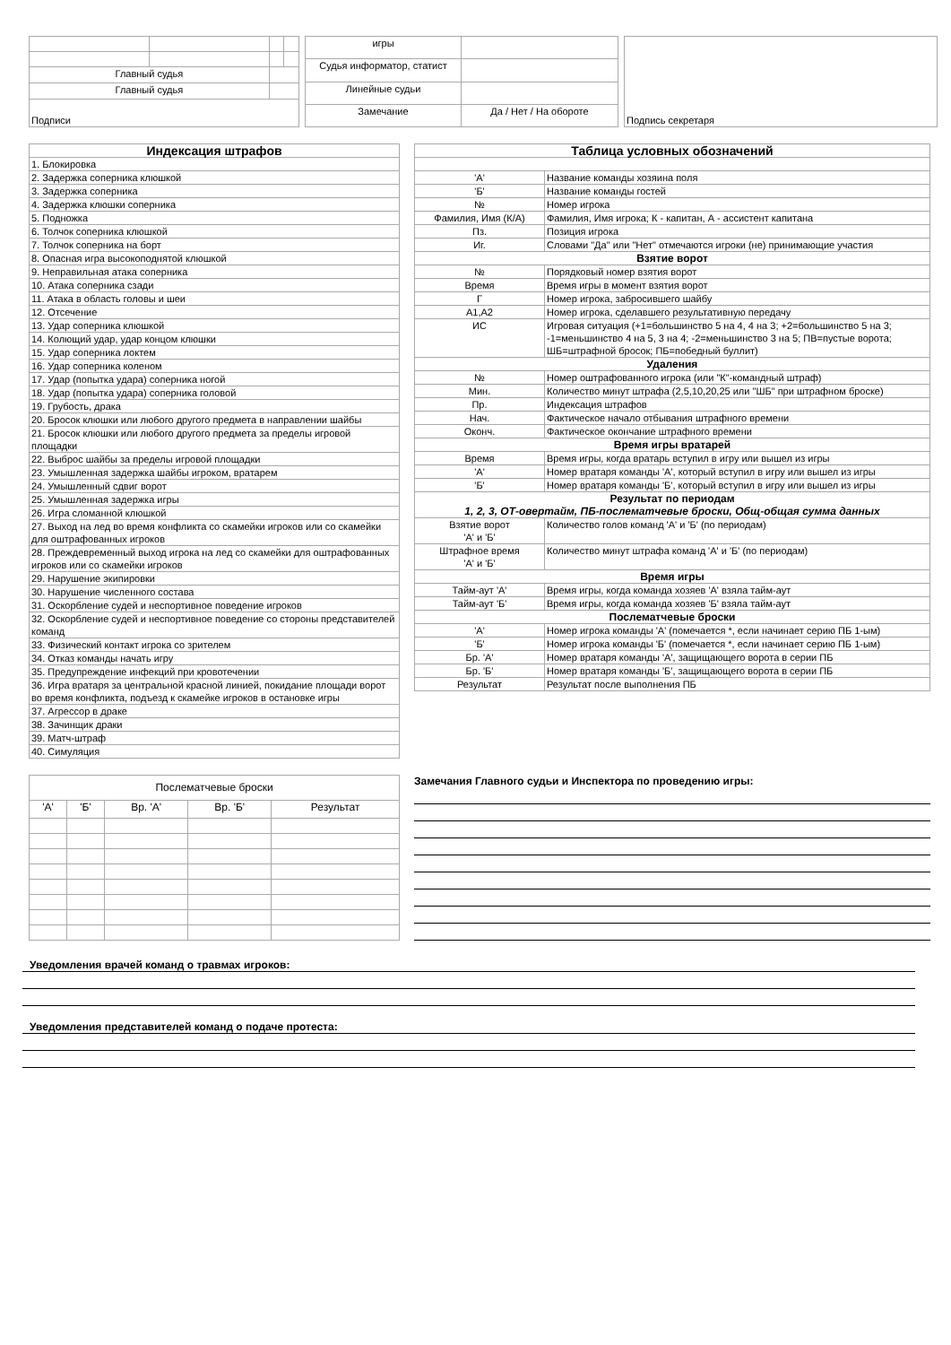| Главный судья | | | |
| Главный судья | | | |
| Подписи | | | |
| игры | |
| Судья информатор, статист | |
| Линейные судьи | |
| Замечание | Да / Нет / На обороте |
| Подпись секретаря |
| Индексация штрафов |
| 1. Блокировка |
| 2. Задержка соперника клюшкой |
| 3. Задержка соперника |
| 4. Задержка клюшки соперника |
| 5. Подножка |
| 6. Толчок соперника клюшкой |
| 7. Толчок соперника на борт |
| 8. Опасная игра высокоподнятой клюшкой |
| 9. Неправильная атака соперника |
| 10. Атака соперника сзади |
| 11. Атака в область головы и шеи |
| 12. Отсечение |
| 13. Удар соперника клюшкой |
| 14. Колющий удар, удар концом клюшки |
| 15. Удар соперника локтем |
| 16. Удар соперника коленом |
| 17. Удар (попытка удара) соперника ногой |
| 18. Удар (попытка удара) соперника головой |
| 19. Грубость, драка |
| 20. Бросок клюшки или любого другого предмета в направлении шайбы |
| 21. Бросок клюшки или любого другого предмета за пределы игровой площадки |
| 22. Выброс шайбы за пределы игровой площадки |
| 23. Умышленная задержка шайбы игроком, вратарем |
| 24. Умышленный сдвиг ворот |
| 25. Умышленная задержка игры |
| 26. Игра сломанной клюшкой |
| 27. Выход на лед во время конфликта со скамейки игроков или со скамейки для оштрафованных игроков |
| 28. Преждевременный выход игрока на лед со скамейки для оштрафованных игроков или со скамейки игроков |
| 29. Нарушение экипировки |
| 30. Нарушение численного состава |
| 31. Оскорбление судей и неспортивное поведение игроков |
| 32. Оскорбление судей и неспортивное поведение со стороны представителей команд |
| 33. Физический контакт игрока со зрителем |
| 34. Отказ команды начать игру |
| 35. Предупреждение инфекций при кровотечении |
| 36. Игра вратаря за центральной красной линией, покидание площади ворот во время конфликта, подъезд к скамейке игроков в остановке игры |
| 37. Агрессор в драке |
| 38. Зачинщик драки |
| 39. Матч-штраф |
| 40. Симуляция |
| Таблица условных обозначений | |
| 'А' | Название команды хозяина поля |
| 'Б' | Название команды гостей |
| № | Номер игрока |
| Фамилия, Имя (К/А) | Фамилия, Имя игрока; К - капитан, А - ассистент капитана |
| Пз. | Позиция игрока |
| Иг. | Словами "Да" или "Нет" отмечаются игроки (не) принимающие участия |
| Взятие ворот | |
| № | Порядковый номер взятия ворот |
| Время | Время игры в момент взятия ворот |
| Г | Номер игрока, забросившего шайбу |
| А1,А2 | Номер игрока, сделавшего результативную передачу |
| ИС | Игровая ситуация (+1=большинство 5 на 4, 4 на 3; +2=большинство 5 на 3; -1=меньшинство 4 на 5, 3 на 4; -2=меньшинство 3 на 5; ПВ=пустые ворота; ШБ=штрафной бросок; ПБ=победный буллит) |
| Удаления | |
| № | Номер оштрафованного игрока (или "К"-командный штраф) |
| Мин. | Количество минут штрафа (2,5,10,20,25 или "ШБ" при штрафном броске) |
| Пр. | Индексация штрафов |
| Нач. | Фактическое начало отбывания штрафного времени |
| Оконч. | Фактическое окончание штрафного времени |
| Время игры вратарей | |
| Время | Время игры, когда вратарь вступил в игру или вышел из игры |
| 'А' | Номер вратаря команды 'А', который вступил в игру или вышел из игры |
| 'Б' | Номер вратаря команды 'Б', который вступил в игру или вышел из игры |
| Результат по периодам 1, 2, 3, ОТ-овертайм, ПБ-послематчевые броски, Общ-общая сумма данных | |
| Взятие ворот 'А' и 'Б' | Количество голов команд 'А' и 'Б' (по периодам) |
| Штрафное время 'А' и 'Б' | Количество минут штрафа команд 'А' и 'Б' (по периодам) |
| Время игры | |
| Тайм-аут 'А' | Время игры, когда команда хозяев 'А' взяла тайм-аут |
| Тайм-аут 'Б' | Время игры, когда команда хозяев 'Б' взяла тайм-аут |
| Послематчевые броски | |
| 'А' | Номер игрока команды 'А' (помечается *, если начинает серию ПБ 1-ым) |
| 'Б' | Номер игрока команды 'Б' (помечается *, если начинает серию ПБ 1-ым) |
| Бр. 'А' | Номер вратаря команды 'А', защищающего ворота в серии ПБ |
| Бр. 'Б' | Номер вратаря команды 'Б', защищающего ворота в серии ПБ |
| Результат | Результат после выполнения ПБ |
| Послематчевые броски | | | | |
| 'А' | 'Б' | Вр. 'А' | Вр. 'Б' | Результат |
Замечания Главного судьи и Инспектора по проведению игры:
Уведомления врачей команд о травмах игроков:
Уведомления представителей команд о подаче протеста: